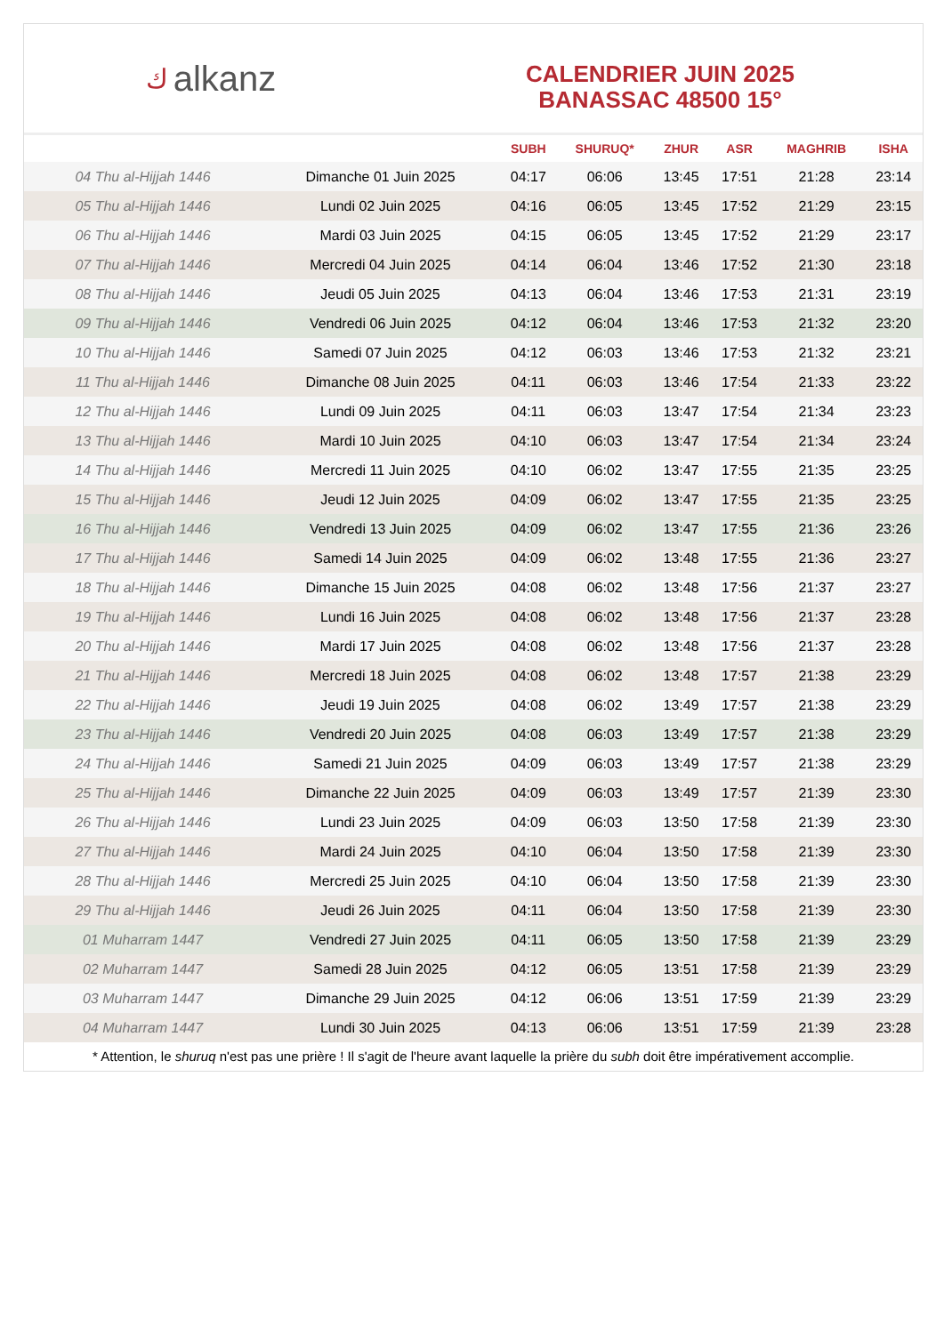كalkanz
CALENDRIER JUIN 2025
BANASSAC 48500 15°
| | | SUBH | SHURUQ* | ZHUR | ASR | MAGHRIB | ISHA |
| --- | --- | --- | --- | --- | --- | --- | --- |
| 04 Thu al-Hijjah 1446 | Dimanche 01 Juin 2025 | 04:17 | 06:06 | 13:45 | 17:51 | 21:28 | 23:14 |
| 05 Thu al-Hijjah 1446 | Lundi 02 Juin 2025 | 04:16 | 06:05 | 13:45 | 17:52 | 21:29 | 23:15 |
| 06 Thu al-Hijjah 1446 | Mardi 03 Juin 2025 | 04:15 | 06:05 | 13:45 | 17:52 | 21:29 | 23:17 |
| 07 Thu al-Hijjah 1446 | Mercredi 04 Juin 2025 | 04:14 | 06:04 | 13:46 | 17:52 | 21:30 | 23:18 |
| 08 Thu al-Hijjah 1446 | Jeudi 05 Juin 2025 | 04:13 | 06:04 | 13:46 | 17:53 | 21:31 | 23:19 |
| 09 Thu al-Hijjah 1446 | Vendredi 06 Juin 2025 | 04:12 | 06:04 | 13:46 | 17:53 | 21:32 | 23:20 |
| 10 Thu al-Hijjah 1446 | Samedi 07 Juin 2025 | 04:12 | 06:03 | 13:46 | 17:53 | 21:32 | 23:21 |
| 11 Thu al-Hijjah 1446 | Dimanche 08 Juin 2025 | 04:11 | 06:03 | 13:46 | 17:54 | 21:33 | 23:22 |
| 12 Thu al-Hijjah 1446 | Lundi 09 Juin 2025 | 04:11 | 06:03 | 13:47 | 17:54 | 21:34 | 23:23 |
| 13 Thu al-Hijjah 1446 | Mardi 10 Juin 2025 | 04:10 | 06:03 | 13:47 | 17:54 | 21:34 | 23:24 |
| 14 Thu al-Hijjah 1446 | Mercredi 11 Juin 2025 | 04:10 | 06:02 | 13:47 | 17:55 | 21:35 | 23:25 |
| 15 Thu al-Hijjah 1446 | Jeudi 12 Juin 2025 | 04:09 | 06:02 | 13:47 | 17:55 | 21:35 | 23:25 |
| 16 Thu al-Hijjah 1446 | Vendredi 13 Juin 2025 | 04:09 | 06:02 | 13:47 | 17:55 | 21:36 | 23:26 |
| 17 Thu al-Hijjah 1446 | Samedi 14 Juin 2025 | 04:09 | 06:02 | 13:48 | 17:55 | 21:36 | 23:27 |
| 18 Thu al-Hijjah 1446 | Dimanche 15 Juin 2025 | 04:08 | 06:02 | 13:48 | 17:56 | 21:37 | 23:27 |
| 19 Thu al-Hijjah 1446 | Lundi 16 Juin 2025 | 04:08 | 06:02 | 13:48 | 17:56 | 21:37 | 23:28 |
| 20 Thu al-Hijjah 1446 | Mardi 17 Juin 2025 | 04:08 | 06:02 | 13:48 | 17:56 | 21:37 | 23:28 |
| 21 Thu al-Hijjah 1446 | Mercredi 18 Juin 2025 | 04:08 | 06:02 | 13:48 | 17:57 | 21:38 | 23:29 |
| 22 Thu al-Hijjah 1446 | Jeudi 19 Juin 2025 | 04:08 | 06:02 | 13:49 | 17:57 | 21:38 | 23:29 |
| 23 Thu al-Hijjah 1446 | Vendredi 20 Juin 2025 | 04:08 | 06:03 | 13:49 | 17:57 | 21:38 | 23:29 |
| 24 Thu al-Hijjah 1446 | Samedi 21 Juin 2025 | 04:09 | 06:03 | 13:49 | 17:57 | 21:38 | 23:29 |
| 25 Thu al-Hijjah 1446 | Dimanche 22 Juin 2025 | 04:09 | 06:03 | 13:49 | 17:57 | 21:39 | 23:30 |
| 26 Thu al-Hijjah 1446 | Lundi 23 Juin 2025 | 04:09 | 06:03 | 13:50 | 17:58 | 21:39 | 23:30 |
| 27 Thu al-Hijjah 1446 | Mardi 24 Juin 2025 | 04:10 | 06:04 | 13:50 | 17:58 | 21:39 | 23:30 |
| 28 Thu al-Hijjah 1446 | Mercredi 25 Juin 2025 | 04:10 | 06:04 | 13:50 | 17:58 | 21:39 | 23:30 |
| 29 Thu al-Hijjah 1446 | Jeudi 26 Juin 2025 | 04:11 | 06:04 | 13:50 | 17:58 | 21:39 | 23:30 |
| 01 Muharram 1447 | Vendredi 27 Juin 2025 | 04:11 | 06:05 | 13:50 | 17:58 | 21:39 | 23:29 |
| 02 Muharram 1447 | Samedi 28 Juin 2025 | 04:12 | 06:05 | 13:51 | 17:58 | 21:39 | 23:29 |
| 03 Muharram 1447 | Dimanche 29 Juin 2025 | 04:12 | 06:06 | 13:51 | 17:59 | 21:39 | 23:29 |
| 04 Muharram 1447 | Lundi 30 Juin 2025 | 04:13 | 06:06 | 13:51 | 17:59 | 21:39 | 23:28 |
* Attention, le shuruq n'est pas une prière ! Il s'agit de l'heure avant laquelle la prière du subh doit être impérativement accomplie.